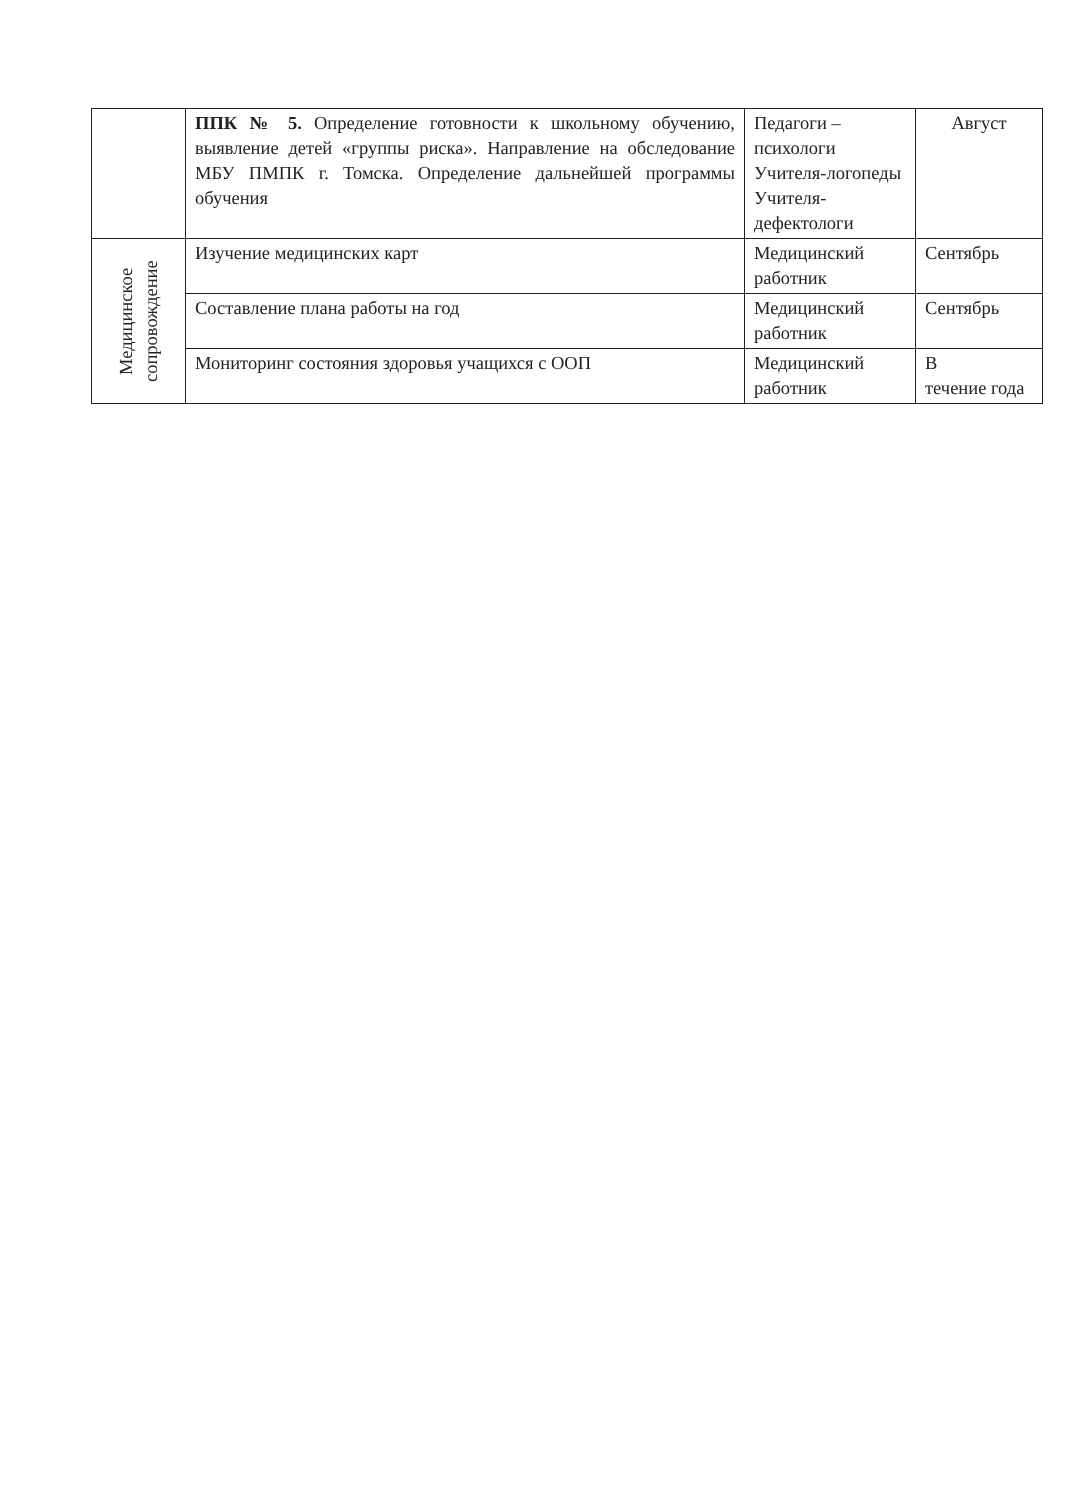| | ППК № 5. Определение готовности к школьному обучению, выявление детей «группы риска». Направление на обследование МБУ ПМПК г. Томска. Определение дальнейшей программы обучения | Педагоги – психологи Учителя-логопеды Учителя-дефектологи | Август |
| Медицинское сопровождение | Изучение медицинских карт | Медицинский работник | Сентябрь |
| | Составление плана работы на год | Медицинский работник | Сентябрь |
| | Мониторинг состояния здоровья учащихся с ООП | Медицинский работник | В течение года |